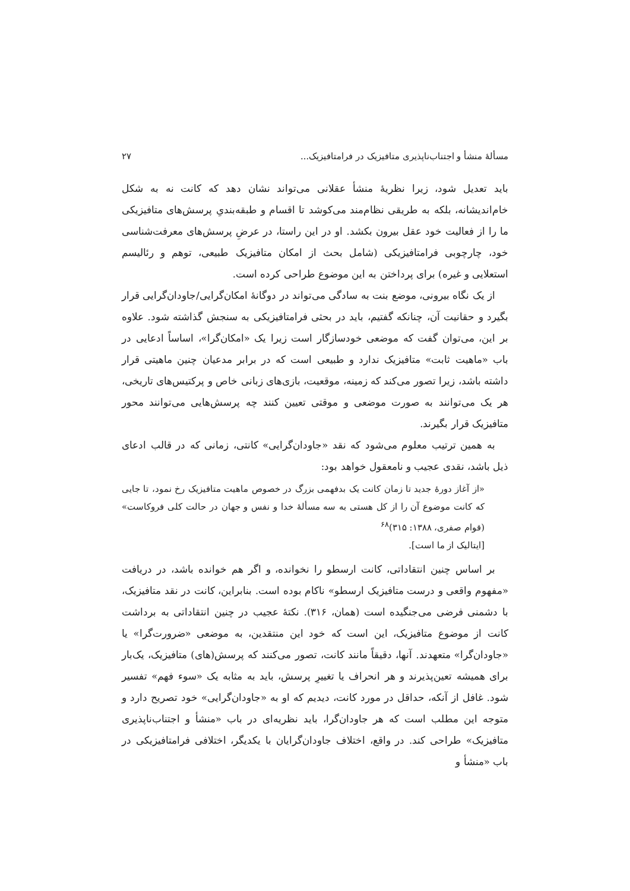مسألهٔ منشأ و اجتناب‌ناپذیری متافیزیک در فرامتافیزیک... ۲۷
باید تعدیل شود، زیرا نظریهٔ منشأ عقلانی می‌تواند نشان دهد که کانت نه به شکل خام‌اندیشانه، بلکه به طریقی نظام‌مند می‌کوشد تا اقسام و طبقه‌بندیِ پرسش‌های متافیزیکی ما را از فعالیت خود عقل بیرون بکشد. او در این راستا، در عرضِ پرسش‌های معرفت‌شناسی خود، چارچوبی فرامتافیزیکی (شامل بحث از امکان متافیزیک طبیعی، توهم و رئالیسم استعلایی و غیره) برای پرداختن به این موضوع طراحی کرده است.
از یک نگاه بیرونی، موضع بنت به سادگی می‌تواند در دوگانهٔ امکان‌گرایی/جاودان‌گرایی قرار بگیرد و حقانیت آن، چنانکه گفتیم، باید در بحثی فرامتافیزیکی به سنجش گذاشته شود. علاوه بر این، می‌توان گفت که موضعی خودسازگار است زیرا یک «امکان‌گرا»، اساساً ادعایی در باب «ماهیت ثابت» متافیزیک ندارد و طبیعی است که در برابر مدعیان چنین ماهیتی قرار داشته باشد، زیرا تصور می‌کند که زمینه، موقعیت، بازی‌های زبانی خاص و پرکتیس‌های تاریخی، هر یک می‌توانند به صورت موضعی و موقتی تعیین کنند چه پرسش‌هایی می‌توانند محور متافیزیک قرار بگیرند.
به همین ترتیب معلوم می‌شود که نقد «جاودان‌گرایی» کانتی، زمانی که در قالب ادعای ذیل باشد، نقدی عجیب و نامعقول خواهد بود:
«از آغاز دورهٔ جدید تا زمان کانت یک بدفهمی بزرگ در خصوص ماهیت متافیزیک رخ نمود، تا جایی که کانت موضوع آن را از کل هستی به سه مسألهٔ خدا و نفس و جهان در حالت کلی فروکاست» (قوام صفری، ۱۳۸۸: ۳۱۵)<sup>۶۸</sup>
[ایتالیک از ما است].
بر اساس چنین انتقاداتی، کانت ارسطو را نخوانده، و اگر هم خوانده باشد، در دریافت «مفهوم واقعی و درست متافیزیک ارسطو» ناکام بوده است. بنابراین، کانت در نقد متافیزیک، با دشمنی فرضی می‌جنگیده است (همان، ۳۱۶). نکتهٔ عجیب در چنین انتقاداتی به برداشت کانت از موضوع متافیزیک، این است که خود این منتقدین، به موضعی «ضرورت‌گرا» یا «جاودان‌گرا» متعهدند. آنها، دقیقاً مانند کانت، تصور می‌کنند که پرسش(های) متافیزیک، یک‌بار برای همیشه تعین‌پذیرند و هر انحراف یا تغییرِ پرسش، باید به مثابه یک «سوء فهم» تفسیر شود. غافل از آنکه، حداقل در مورد کانت، دیدیم که او به «جاودان‌گرایی» خود تصریح دارد و متوجه این مطلب است که هر جاودان‌گرا، باید نظریه‌ای در باب «منشأ و اجتناب‌ناپذیری متافیزیک» طراحی کند. در واقع، اختلاف جاودان‌گرایان با یکدیگر، اختلافی فرامتافیزیکی در باب «منشأ و